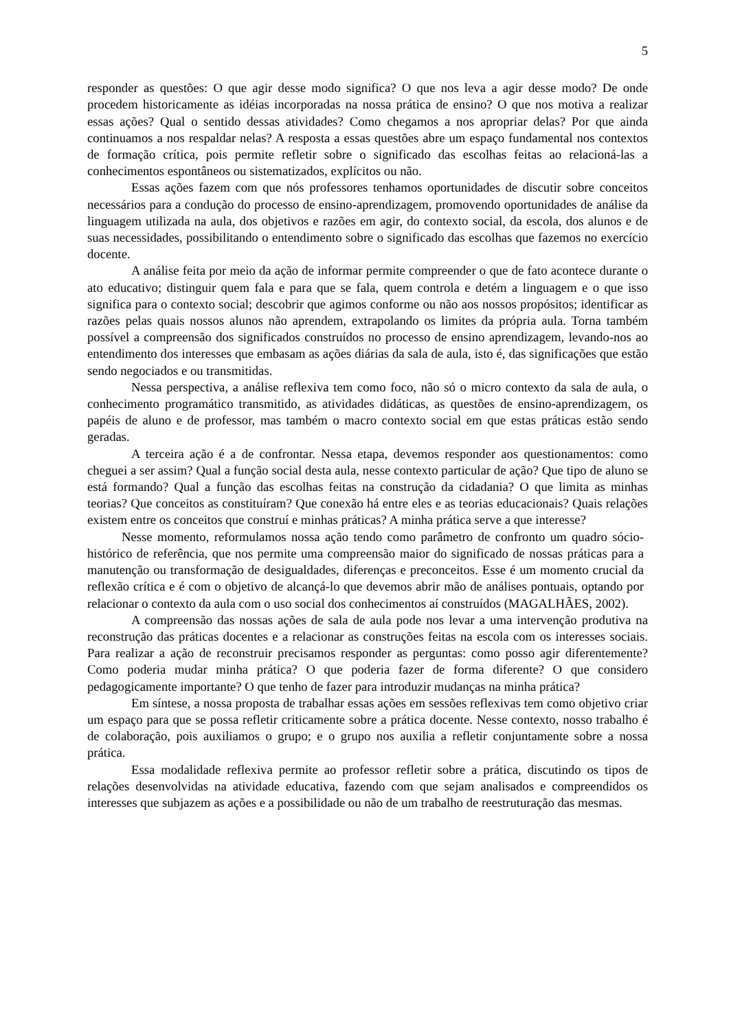5
responder as questões: O que agir desse modo significa? O que nos leva a agir desse modo? De onde procedem historicamente as idéias incorporadas na nossa prática de ensino? O que nos motiva a realizar essas ações? Qual o sentido dessas atividades? Como chegamos a nos apropriar delas? Por que ainda continuamos a nos respaldar nelas? A resposta a essas questões abre um espaço fundamental nos contextos de formação crítica, pois permite refletir sobre o significado das escolhas feitas ao relacioná-las a conhecimentos espontâneos ou sistematizados, explícitos ou não.
Essas ações fazem com que nós professores tenhamos oportunidades de discutir sobre conceitos necessários para a condução do processo de ensino-aprendizagem, promovendo oportunidades de análise da linguagem utilizada na aula, dos objetivos e razões em agir, do contexto social, da escola, dos alunos e de suas necessidades, possibilitando o entendimento sobre o significado das escolhas que fazemos no exercício docente.
A análise feita por meio da ação de informar permite compreender o que de fato acontece durante o ato educativo; distinguir quem fala e para que se fala, quem controla e detém a linguagem e o que isso significa para o contexto social; descobrir que agimos conforme ou não aos nossos propósitos; identificar as razões pelas quais nossos alunos não aprendem, extrapolando os limites da própria aula. Torna também possível a compreensão dos significados construídos no processo de ensino aprendizagem, levando-nos ao entendimento dos interesses que embasam as ações diárias da sala de aula, isto é, das significações que estão sendo negociados e ou transmitidas.
Nessa perspectiva, a análise reflexiva tem como foco, não só o micro contexto da sala de aula, o conhecimento programático transmitido, as atividades didáticas, as questões de ensino-aprendizagem, os papéis de aluno e de professor, mas também o macro contexto social em que estas práticas estão sendo geradas.
A terceira ação é a de confrontar. Nessa etapa, devemos responder aos questionamentos: como cheguei a ser assim? Qual a função social desta aula, nesse contexto particular de ação? Que tipo de aluno se está formando? Qual a função das escolhas feitas na construção da cidadania? O que limita as minhas teorias? Que conceitos as constituíram? Que conexão há entre eles e as teorias educacionais? Quais relações existem entre os conceitos que construí e minhas práticas? A minha prática serve a que interesse?
Nesse momento, reformulamos nossa ação tendo como parâmetro de confronto um quadro sócio-histórico de referência, que nos permite uma compreensão maior do significado de nossas práticas para a manutenção ou transformação de desigualdades, diferenças e preconceitos. Esse é um momento crucial da reflexão crítica e é com o objetivo de alcançá-lo que devemos abrir mão de análises pontuais, optando por relacionar o contexto da aula com o uso social dos conhecimentos aí construídos (MAGALHÃES, 2002).
A compreensão das nossas ações de sala de aula pode nos levar a uma intervenção produtiva na reconstrução das práticas docentes e a relacionar as construções feitas na escola com os interesses sociais. Para realizar a ação de reconstruir precisamos responder as perguntas: como posso agir diferentemente? Como poderia mudar minha prática? O que poderia fazer de forma diferente? O que considero pedagogicamente importante? O que tenho de fazer para introduzir mudanças na minha prática?
Em síntese, a nossa proposta de trabalhar essas ações em sessões reflexivas tem como objetivo criar um espaço para que se possa refletir criticamente sobre a prática docente. Nesse contexto, nosso trabalho é de colaboração, pois auxiliamos o grupo; e o grupo nos auxilia a refletir conjuntamente sobre a nossa prática.
Essa modalidade reflexiva permite ao professor refletir sobre a prática, discutindo os tipos de relações desenvolvidas na atividade educativa, fazendo com que sejam analisados e compreendidos os interesses que subjazem as ações e a possibilidade ou não de um trabalho de reestruturação das mesmas.